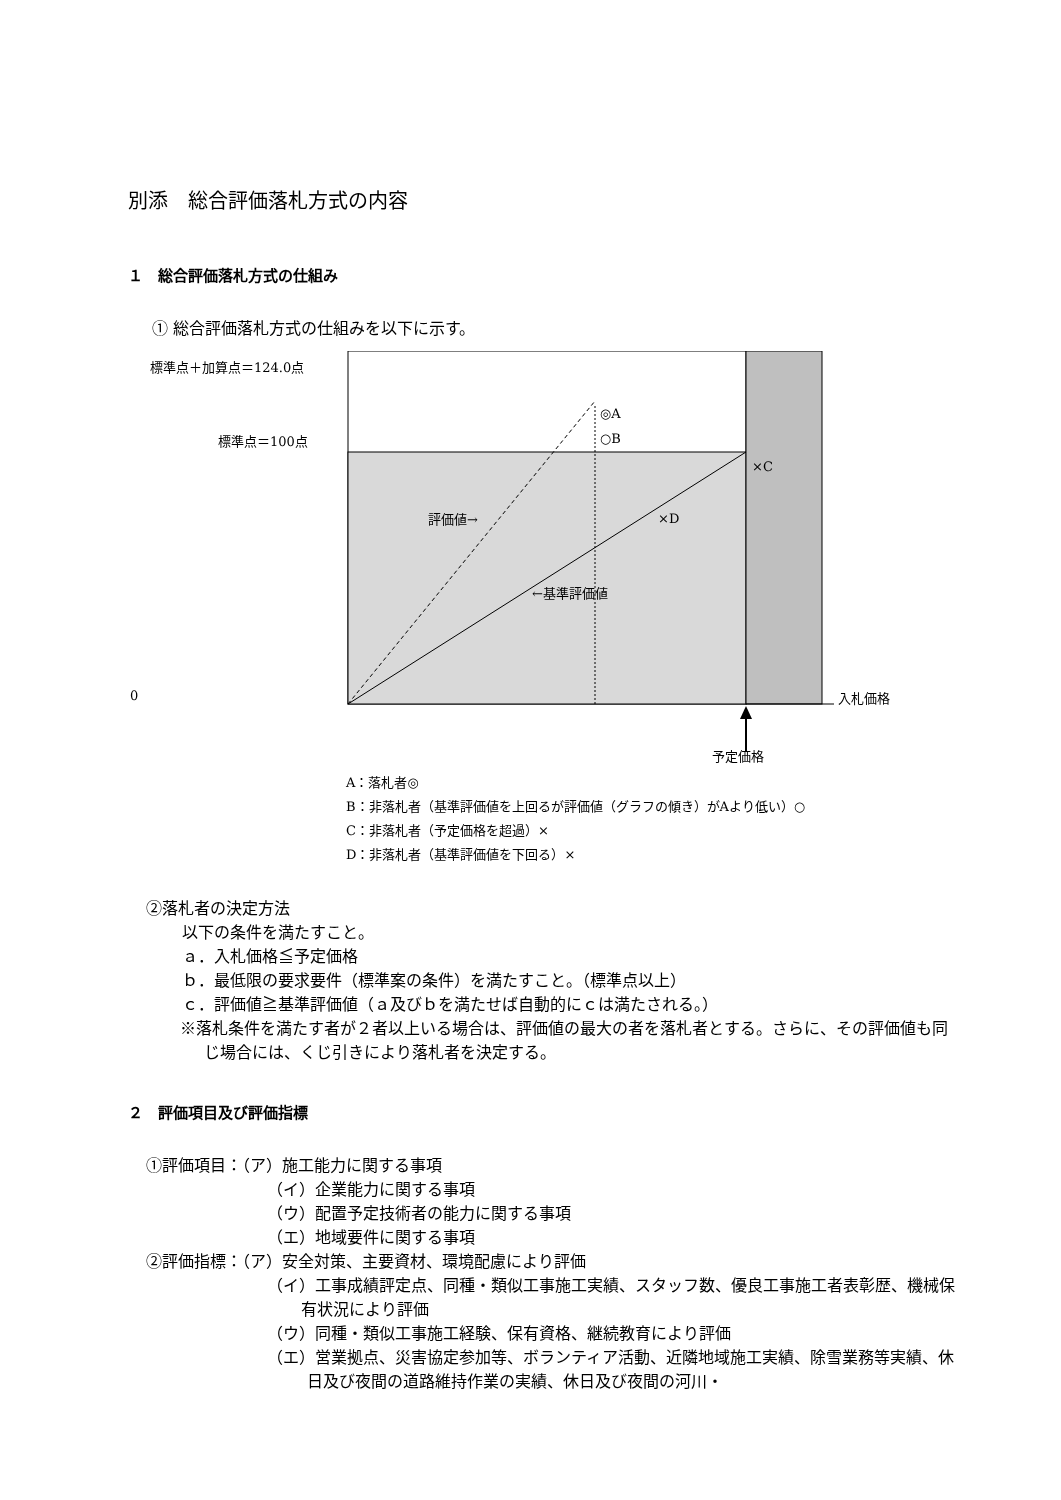別添　総合評価落札方式の内容
１　総合評価落札方式の仕組み
① 総合評価落札方式の仕組みを以下に示す。
標準点＋加算点＝124.0点
◎A
標準点＝100点 ○B
×C
評価値→ ×D
←基準評価値
0 入札価格
予定価格
A：落札者◎
B：非落札者（基準評価値を上回るが評価値（グラフの傾き）がAより低い）○
C：非落札者（予定価格を超過）×
D：非落札者（基準評価値を下回る）×
②落札者の決定方法
以下の条件を満たすこと。
ａ．入札価格≦予定価格
ｂ．最低限の要求要件（標準案の条件）を満たすこと。（標準点以上）
ｃ．評価値≧基準評価値（ａ及びｂを満たせば自動的にｃは満たされる。）
※落札条件を満たす者が２者以上いる場合は、評価値の最大の者を落札者とする。さらに、その評価値も同じ場合には、くじ引きにより落札者を決定する。
２　評価項目及び評価指標
①評価項目：（ア）施工能力に関する事項
（イ）企業能力に関する事項
（ウ）配置予定技術者の能力に関する事項
（エ）地域要件に関する事項
②評価指標：（ア）安全対策、主要資材、環境配慮により評価
（イ）工事成績評定点、同種・類似工事施工実績、スタッフ数、優良工事施工者表彰歴、機械保有状況により評価
（ウ）同種・類似工事施工経験、保有資格、継続教育により評価
（エ）営業拠点、災害協定参加等、ボランティア活動、近隣地域施工実績、除雪業務等実績、休日及び夜間の道路維持作業の実績、休日及び夜間の河川・